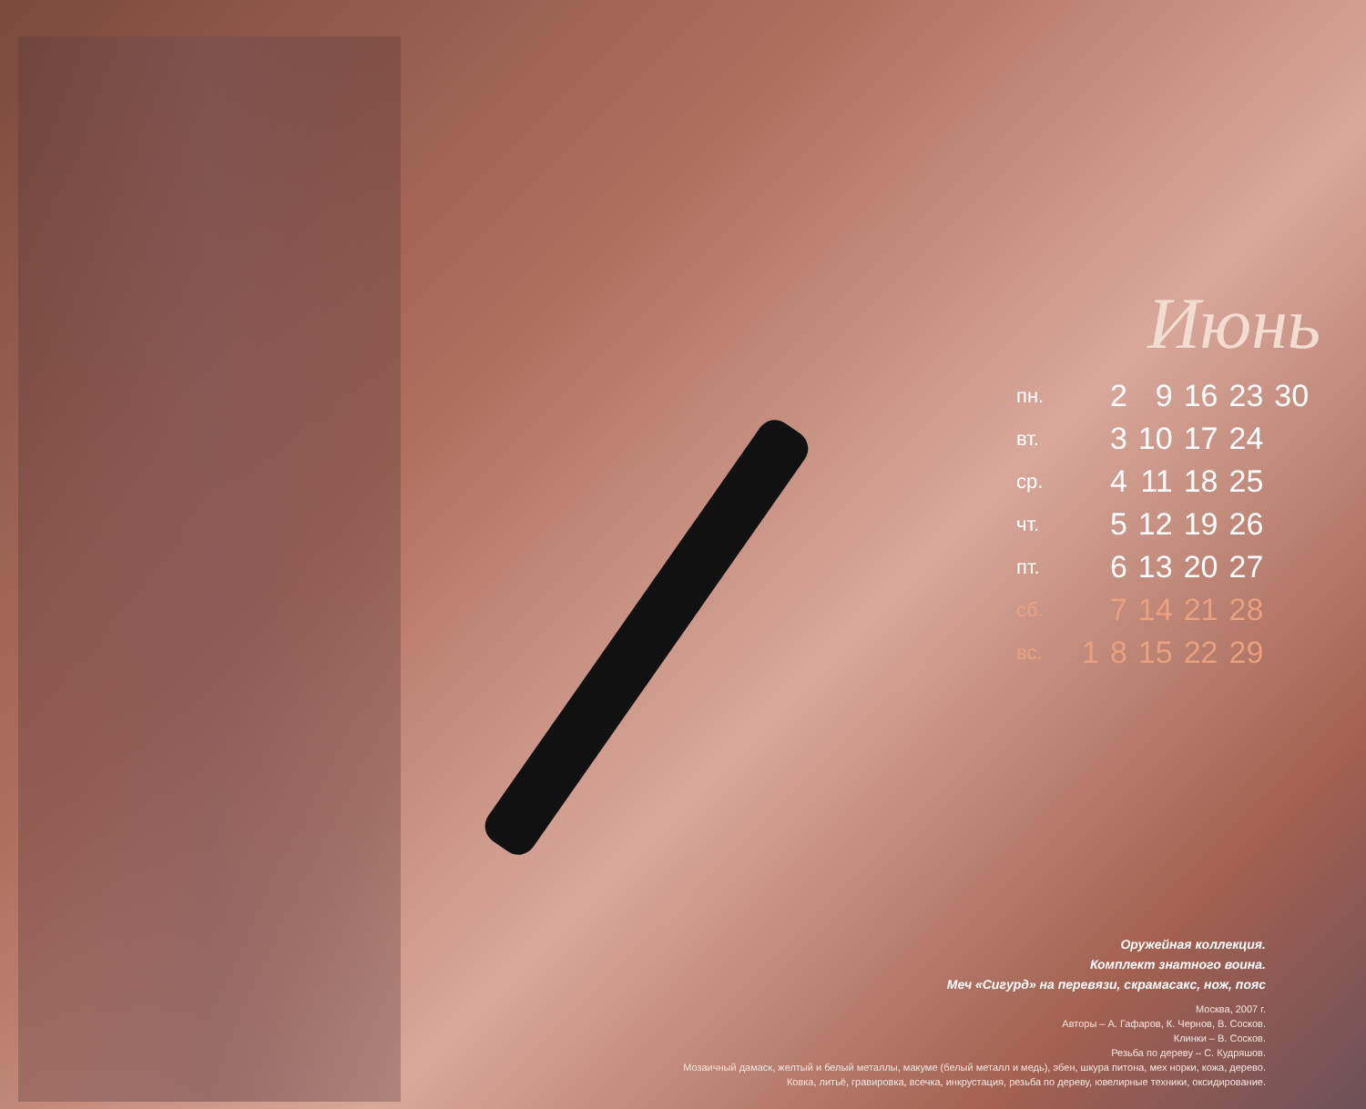Июнь
| пн. | | 2 | 9 | 16 | 23 | 30 |
| вт. | | 3 | 10 | 17 | 24 | |
| ср. | | 4 | 11 | 18 | 25 | |
| чт. | | 5 | 12 | 19 | 26 | |
| пт. | | 6 | 13 | 20 | 27 | |
| сб. | | 7 | 14 | 21 | 28 | |
| вс. | 1 | 8 | 15 | 22 | 29 | |
Оружейная коллекция.
Комплект знатного воина.
Меч «Сигурд» на перевязи, скрамасакс, нож, пояс
Москва, 2007 г.
Авторы – А. Гафаров, К. Чернов, В. Сосков.
Клинки – В. Сосков.
Резьба по дереву – С. Кудряшов.
Мозаичный дамаск, желтый и белый металлы, макуме (белый металл и медь), эбен, шкура питона, мех норки, кожа, дерево.
Ковка, литьё, гравировка, всечка, инкрустация, резьба по дереву, ювелирные техники, оксидирование.